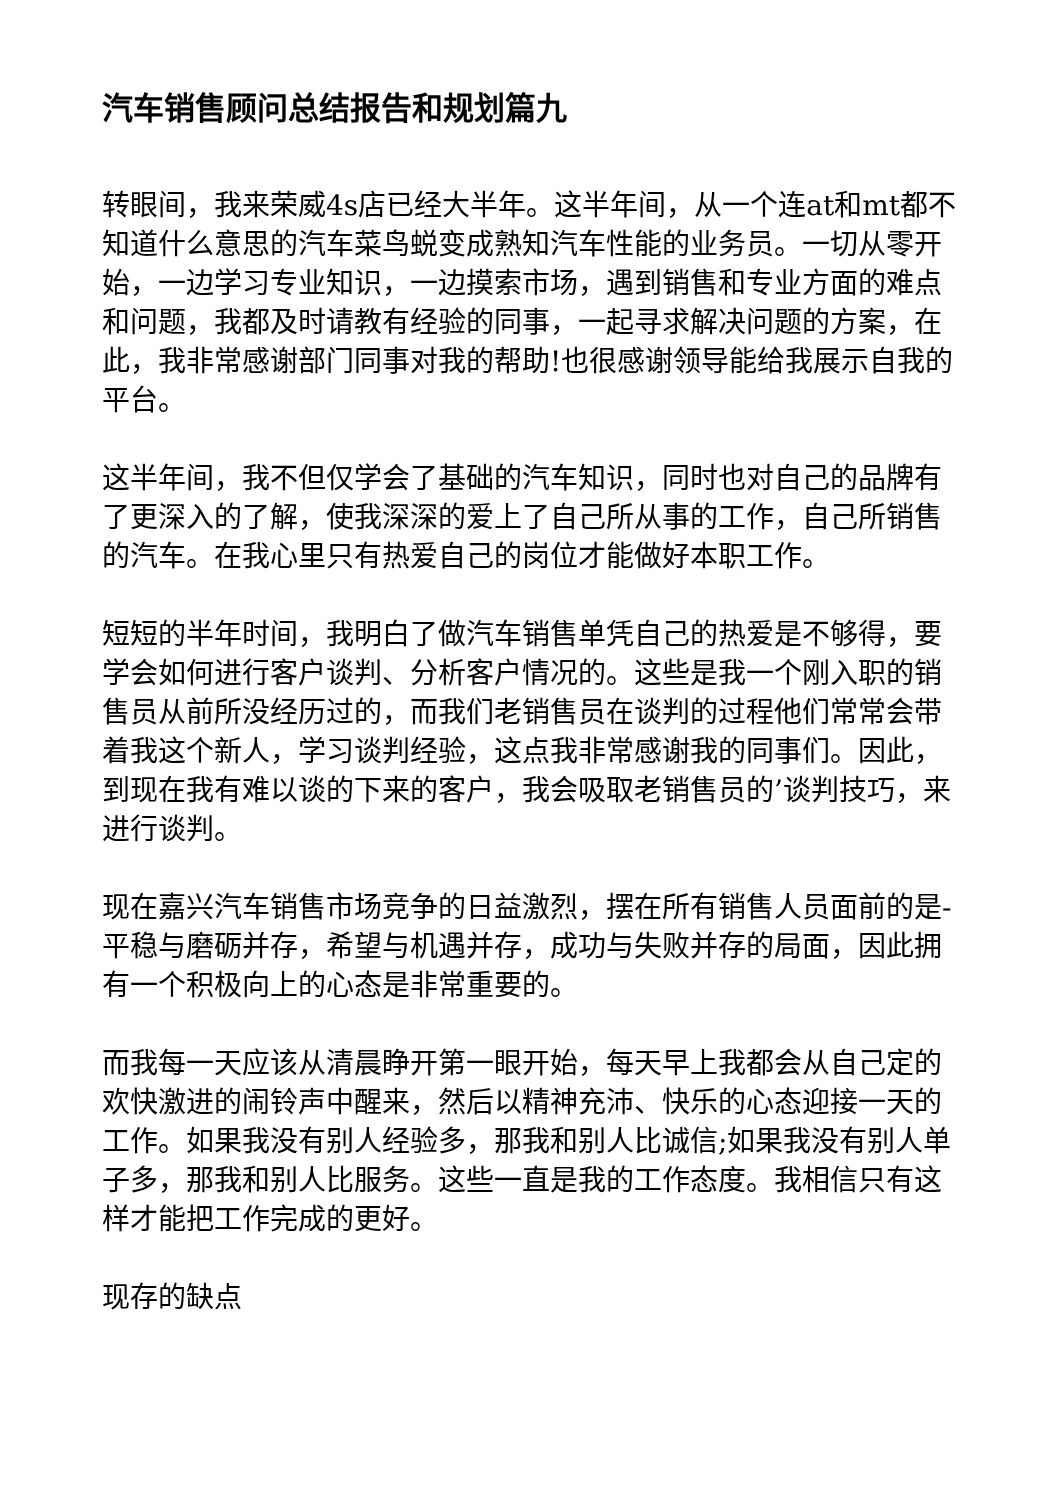汽车销售顾问总结报告和规划篇九
转眼间，我来荣威4s店已经大半年。这半年间，从一个连at和mt都不知道什么意思的汽车菜鸟蜕变成熟知汽车性能的业务员。一切从零开始，一边学习专业知识，一边摸索市场，遇到销售和专业方面的难点和问题，我都及时请教有经验的同事，一起寻求解决问题的方案，在此，我非常感谢部门同事对我的帮助!也很感谢领导能给我展示自我的平台。
这半年间，我不但仅学会了基础的汽车知识，同时也对自己的品牌有了更深入的了解，使我深深的爱上了自己所从事的工作，自己所销售的汽车。在我心里只有热爱自己的岗位才能做好本职工作。
短短的半年时间，我明白了做汽车销售单凭自己的热爱是不够得，要学会如何进行客户谈判、分析客户情况的。这些是我一个刚入职的销售员从前所没经历过的，而我们老销售员在谈判的过程他们常常会带着我这个新人，学习谈判经验，这点我非常感谢我的同事们。因此，到现在我有难以谈的下来的客户，我会吸取老销售员的’谈判技巧，来进行谈判。
现在嘉兴汽车销售市场竞争的日益激烈，摆在所有销售人员面前的是-平稳与磨砺并存，希望与机遇并存，成功与失败并存的局面，因此拥有一个积极向上的心态是非常重要的。
而我每一天应该从清晨睁开第一眼开始，每天早上我都会从自己定的欢快激进的闹铃声中醒来，然后以精神充沛、快乐的心态迎接一天的工作。如果我没有别人经验多，那我和别人比诚信;如果我没有别人单子多，那我和别人比服务。这些一直是我的工作态度。我相信只有这样才能把工作完成的更好。
现存的缺点